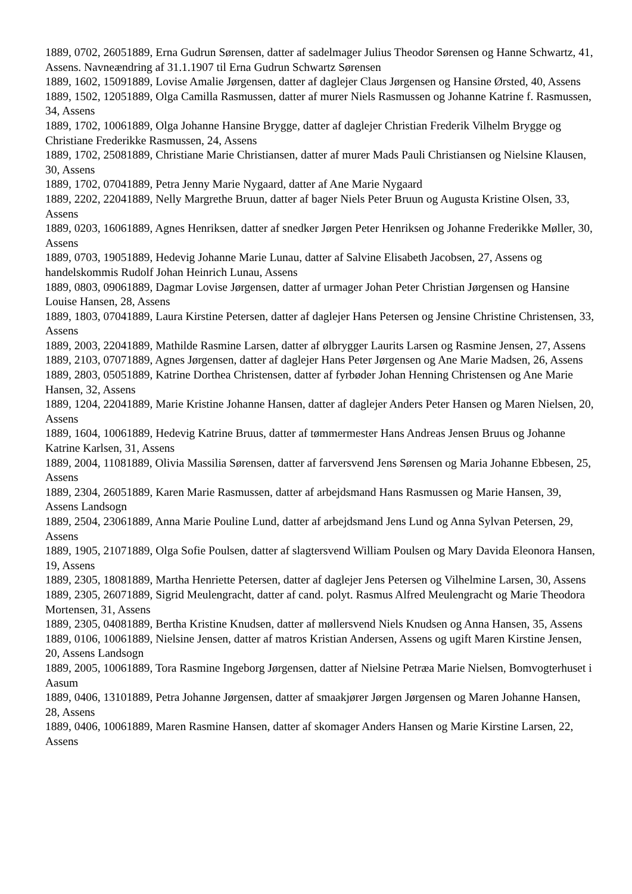1889, 0702, 26051889, Erna Gudrun Sørensen, datter af sadelmager Julius Theodor Sørensen og Hanne Schwartz, 41, Assens. Navneændring af 31.1.1907 til Erna Gudrun Schwartz Sørensen
1889, 1602, 15091889, Lovise Amalie Jørgensen, datter af daglejer Claus Jørgensen og Hansine Ørsted, 40, Assens
1889, 1502, 12051889, Olga Camilla Rasmussen, datter af murer Niels Rasmussen og Johanne Katrine f. Rasmussen, 34, Assens
1889, 1702, 10061889, Olga Johanne Hansine Brygge, datter af daglejer Christian Frederik Vilhelm Brygge og Christiane Frederikke Rasmussen, 24, Assens
1889, 1702, 25081889, Christiane Marie Christiansen, datter af murer Mads Pauli Christiansen og Nielsine Klausen, 30, Assens
1889, 1702, 07041889, Petra Jenny Marie Nygaard, datter af Ane Marie Nygaard
1889, 2202, 22041889, Nelly Margrethe Bruun, datter af bager Niels Peter Bruun og Augusta Kristine Olsen, 33, Assens
1889, 0203, 16061889, Agnes Henriksen, datter af snedker Jørgen Peter Henriksen og Johanne Frederikke Møller, 30, Assens
1889, 0703, 19051889, Hedevig Johanne Marie Lunau, datter af Salvine Elisabeth Jacobsen, 27, Assens og handelskommis Rudolf Johan Heinrich Lunau, Assens
1889, 0803, 09061889, Dagmar Lovise Jørgensen, datter af urmager Johan Peter Christian Jørgensen og Hansine Louise Hansen, 28, Assens
1889, 1803, 07041889, Laura Kirstine Petersen, datter af daglejer Hans Petersen og Jensine Christine Christensen, 33, Assens
1889, 2003, 22041889, Mathilde Rasmine Larsen, datter af ølbrygger Laurits Larsen og Rasmine Jensen, 27, Assens
1889, 2103, 07071889, Agnes Jørgensen, datter af daglejer Hans Peter Jørgensen og Ane Marie Madsen, 26, Assens
1889, 2803, 05051889, Katrine Dorthea Christensen, datter af fyrbøder Johan Henning Christensen og Ane Marie Hansen, 32, Assens
1889, 1204, 22041889, Marie Kristine Johanne Hansen, datter af daglejer Anders Peter Hansen og Maren Nielsen, 20, Assens
1889, 1604, 10061889, Hedevig Katrine Bruus, datter af tømmermester Hans Andreas Jensen Bruus og Johanne Katrine Karlsen, 31, Assens
1889, 2004, 11081889, Olivia Massilia Sørensen, datter af farversvend Jens Sørensen og Maria Johanne Ebbesen, 25, Assens
1889, 2304, 26051889, Karen Marie Rasmussen, datter af arbejdsmand Hans Rasmussen og Marie Hansen, 39, Assens Landsogn
1889, 2504, 23061889, Anna Marie Pouline Lund, datter af arbejdsmand Jens Lund og Anna Sylvan Petersen, 29, Assens
1889, 1905, 21071889, Olga Sofie Poulsen, datter af slagtersvend William Poulsen og Mary Davida Eleonora Hansen, 19, Assens
1889, 2305, 18081889, Martha Henriette Petersen, datter af daglejer Jens Petersen og Vilhelmine Larsen, 30, Assens
1889, 2305, 26071889, Sigrid Meulengracht, datter af cand. polyt. Rasmus Alfred Meulengracht og Marie Theodora Mortensen, 31, Assens
1889, 2305, 04081889, Bertha Kristine Knudsen, datter af møllersvend Niels Knudsen og Anna Hansen, 35, Assens
1889, 0106, 10061889, Nielsine Jensen, datter af matros Kristian Andersen, Assens og ugift Maren Kirstine Jensen, 20, Assens Landsogn
1889, 2005, 10061889, Tora Rasmine Ingeborg Jørgensen, datter af Nielsine Petræa Marie Nielsen, Bomvogterhuset i Aasum
1889, 0406, 13101889, Petra Johanne Jørgensen, datter af smaakjører Jørgen Jørgensen og Maren Johanne Hansen, 28, Assens
1889, 0406, 10061889, Maren Rasmine Hansen, datter af skomager Anders Hansen og Marie Kirstine Larsen, 22, Assens